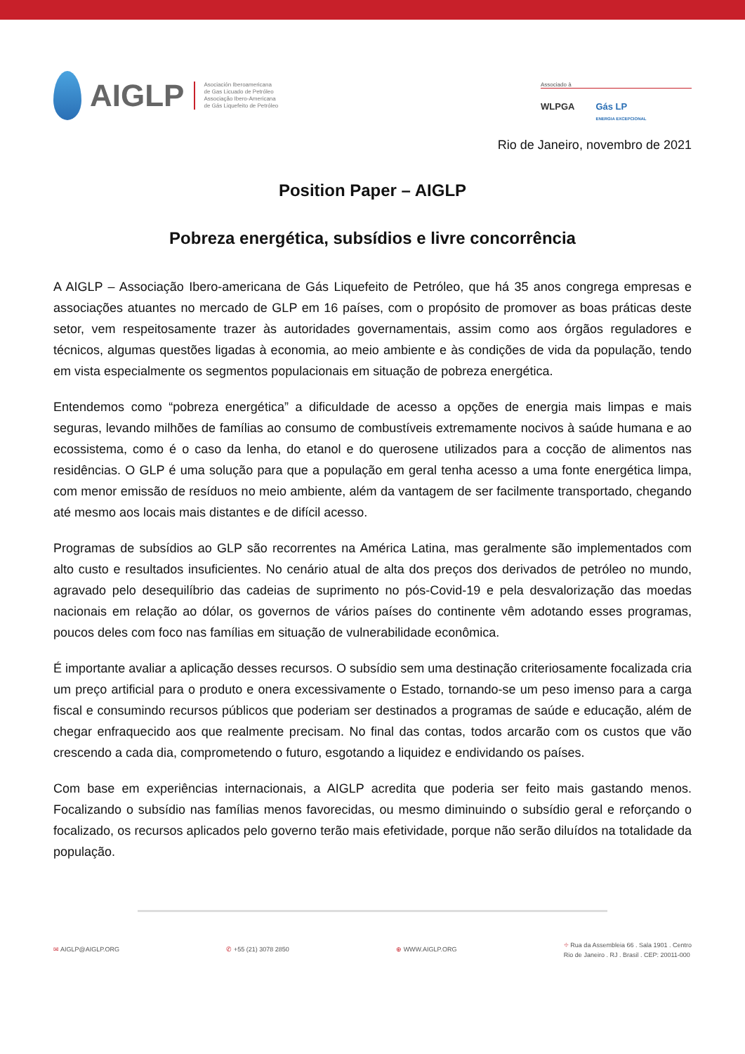AIGLP
Asociación Iberoamericana
de Gas Licuado de Petróleo
Associação Ibero-Americana
de Gás Liquefeito de Petróleo
Associado à
WLPGA Gás LP
ENERGIA EXCEPCIONAL
Rio de Janeiro, novembro de 2021
Position Paper – AIGLP
Pobreza energética, subsídios e livre concorrência
A AIGLP – Associação Ibero-americana de Gás Liquefeito de Petróleo, que há 35 anos congrega empresas e associações atuantes no mercado de GLP em 16 países, com o propósito de promover as boas práticas deste setor, vem respeitosamente trazer às autoridades governamentais, assim como aos órgãos reguladores e técnicos, algumas questões ligadas à economia, ao meio ambiente e às condições de vida da população, tendo em vista especialmente os segmentos populacionais em situação de pobreza energética.
Entendemos como “pobreza energética” a dificuldade de acesso a opções de energia mais limpas e mais seguras, levando milhões de famílias ao consumo de combustíveis extremamente nocivos à saúde humana e ao ecossistema, como é o caso da lenha, do etanol e do querosene utilizados para a cocção de alimentos nas residências. O GLP é uma solução para que a população em geral tenha acesso a uma fonte energética limpa, com menor emissão de resíduos no meio ambiente, além da vantagem de ser facilmente transportado, chegando até mesmo aos locais mais distantes e de difícil acesso.
Programas de subsídios ao GLP são recorrentes na América Latina, mas geralmente são implementados com alto custo e resultados insuficientes. No cenário atual de alta dos preços dos derivados de petróleo no mundo, agravado pelo desequilíbrio das cadeias de suprimento no pós-Covid-19 e pela desvalorização das moedas nacionais em relação ao dólar, os governos de vários países do continente vêm adotando esses programas, poucos deles com foco nas famílias em situação de vulnerabilidade econômica.
É importante avaliar a aplicação desses recursos. O subsídio sem uma destinação criteriosamente focalizada cria um preço artificial para o produto e onera excessivamente o Estado, tornando-se um peso imenso para a carga fiscal e consumindo recursos públicos que poderiam ser destinados a programas de saúde e educação, além de chegar enfraquecido aos que realmente precisam. No final das contas, todos arcarão com os custos que vão crescendo a cada dia, comprometendo o futuro, esgotando a liquidez e endividando os países.
Com base em experiências internacionais, a AIGLP acredita que poderia ser feito mais gastando menos. Focalizando o subsídio nas famílias menos favorecidas, ou mesmo diminuindo o subsídio geral e reforçando o focalizado, os recursos aplicados pelo governo terão mais efetividade, porque não serão diluídos na totalidade da população.
✉ AIGLP@AIGLP.ORG ✆ +55 (21) 3078 2850 ⊕ WWW.AIGLP.ORG ⌖ Rua da Assembleia 66 . Sala 1901 . Centro
Rio de Janeiro . RJ . Brasil . CEP: 20011-000